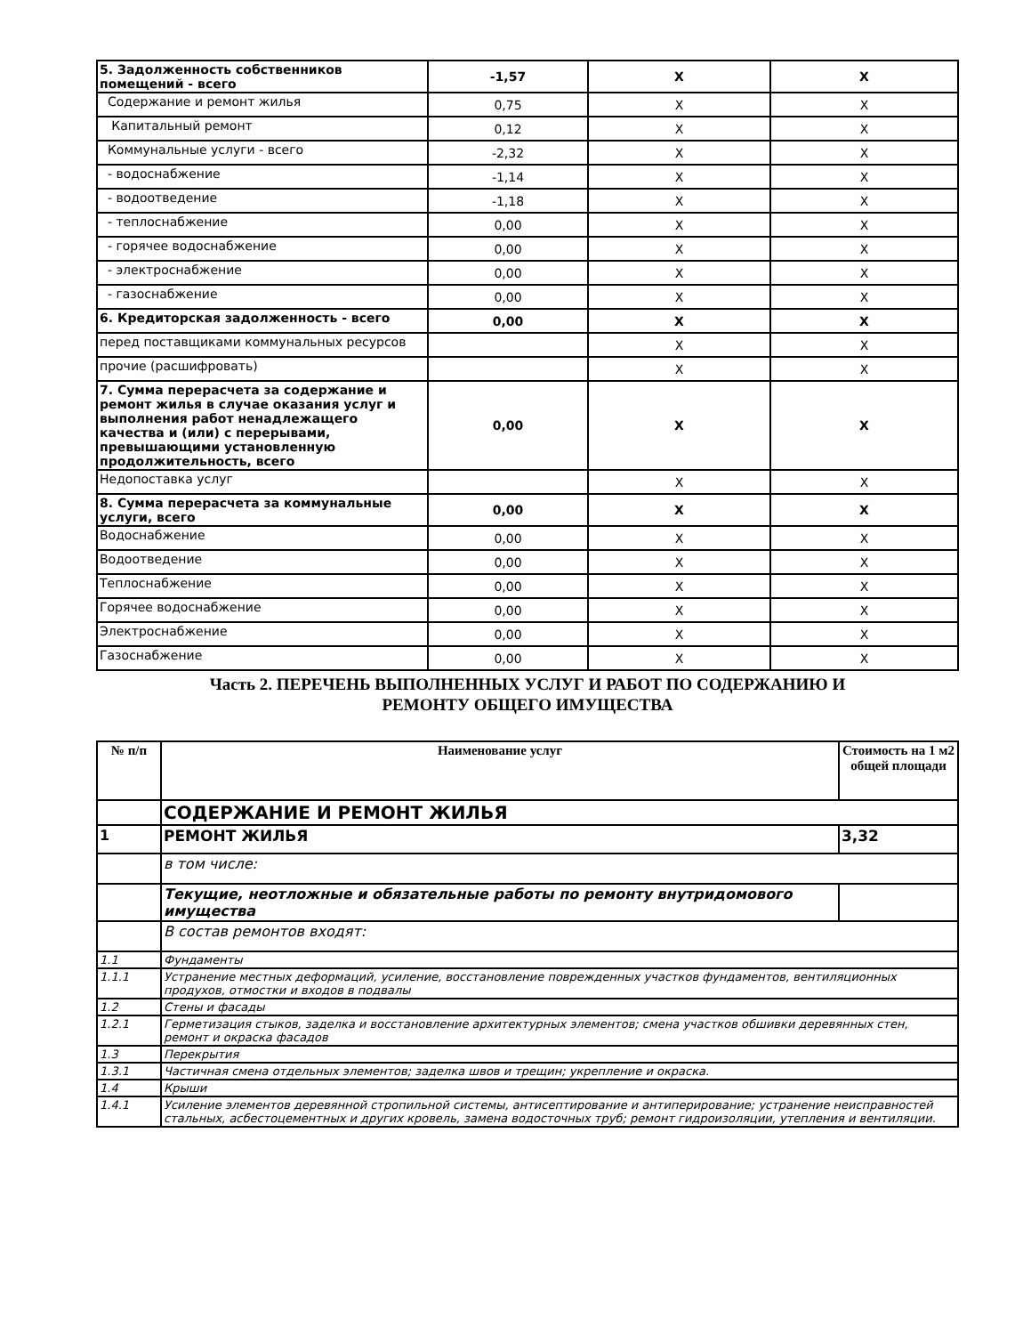| 5. Задолженность собственников помещений - всего | -1,57 | X | X |
| Содержание и ремонт жилья | 0,75 | X | X |
| Капитальный ремонт | 0,12 | X | X |
| Коммунальные услуги - всего | -2,32 | X | X |
| - водоснабжение | -1,14 | X | X |
| - водоотведение | -1,18 | X | X |
| - теплоснабжение | 0,00 | X | X |
| - горячее водоснабжение | 0,00 | X | X |
| - электроснабжение | 0,00 | X | X |
| - газоснабжение | 0,00 | X | X |
| 6. Кредиторская задолженность - всего | 0,00 | X | X |
| перед поставщиками коммунальных ресурсов | | X | X |
| прочие (расшифровать) | | X | X |
| 7. Сумма перерасчета за содержание и ремонт жилья в случае оказания услуг и выполнения работ ненадлежащего качества и (или) с перерывами, превышающими установленную продолжительность, всего | 0,00 | X | X |
| Недопоставка услуг | | X | X |
| 8. Сумма перерасчета за коммунальные услуги, всего | 0,00 | X | X |
| Водоснабжение | 0,00 | X | X |
| Водоотведение | 0,00 | X | X |
| Теплоснабжение | 0,00 | X | X |
| Горячее водоснабжение | 0,00 | X | X |
| Электроснабжение | 0,00 | X | X |
| Газоснабжение | 0,00 | X | X |
Часть 2. ПЕРЕЧЕНЬ ВЫПОЛНЕННЫХ УСЛУГ И РАБОТ ПО СОДЕРЖАНИЮ И
РЕМОНТУ ОБЩЕГО ИМУЩЕСТВА
| № п/п | Наименование услуг | Стоимость на 1 м2 общей площади |
| --- | --- | --- |
| | СОДЕРЖАНИЕ И РЕМОНТ ЖИЛЬЯ | |
| 1 | РЕМОНТ ЖИЛЬЯ | 3,32 |
| | в том числе: | |
| | Текущие, неотложные и обязательные работы по ремонту внутридомового имущества | |
| | В состав ремонтов входят: | |
| 1.1 | Фундаменты | |
| 1.1.1 | Устранение местных деформаций, усиление, восстановление поврежденных участков фундаментов, вентиляционных продухов, отмостки и входов в подвалы | |
| 1.2 | Стены и фасады | |
| 1.2.1 | Герметизация стыков, заделка и восстановление архитектурных элементов; смена участков обшивки деревянных стен, ремонт и окраска фасадов | |
| 1.3 | Перекрытия | |
| 1.3.1 | Частичная смена отдельных элементов; заделка швов и трещин; укрепление и окраска. | |
| 1.4 | Крыши | |
| 1.4.1 | Усиление элементов деревянной стропильной системы, антисептирование и антиперирование; устранение неисправностей стальных, асбестоцементных и других кровель, замена водосточных труб; ремонт гидроизоляции, утепления и вентиляции. | |